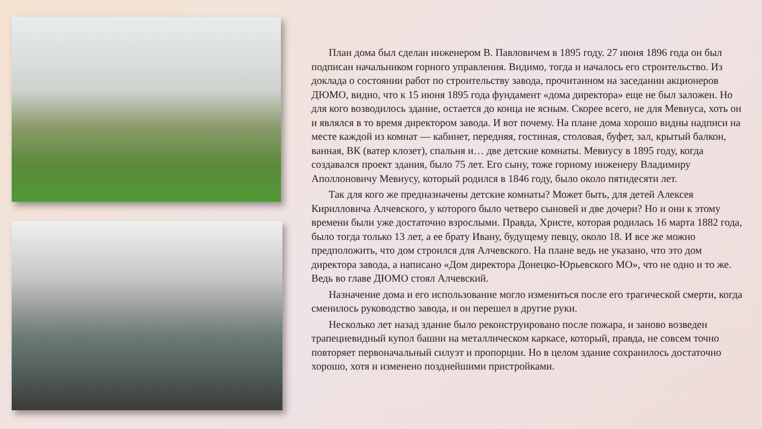План дома был сделан инженером В. Павловичем в 1895 году. 27 июня 1896 года он был подписан начальником горного управления. Видимо, тогда и началось его строительство. Из доклада о состоянии работ по строительству завода, прочитанном на заседании акционеров ДЮМО, видно, что к 15 июня 1895 года фундамент «дома директора» еще не был заложен. Но для кого возводилось здание, остается до конца не ясным. Скорее всего, не для Мевиуса, хоть он и являлся в то время директором завода. И вот почему. На плане дома хорошо видны надписи на месте каждой из комнат — кабинет, передняя, гостиная, столовая, буфет, зал, крытый балкон, ванная, ВК (ватер клозет), спальня и… две детские комнаты. Мевиусу в 1895 году, когда создавался проект здания, было 75 лет. Его сыну, тоже горному инженеру Владимиру Аполлоновичу Мевиусу, который родился в 1846 году, было около пятидесяти лет.
Так для кого же предназначены детские комнаты? Может быть, для детей Алексея Кирилловича Алчевского, у которого было четверо сыновей и две дочери? Но и они к этому времени были уже достаточно взрослыми. Правда, Христе, которая родилась 16 марта 1882 года, было тогда только 13 лет, а ее брату Ивану, будущему певцу, около 18. И все же можно предположить, что дом строился для Алчевского. На плане ведь не указано, что это дом директора завода, а написано «Дом директора Донецко-Юрьевского МО», что не одно и то же. Ведь во главе ДЮМО стоял Алчевский.
Назначение дома и его использование могло измениться после его трагической смерти, когда сменилось руководство завода, и он перешел в другие руки.
Несколько лет назад здание было реконструировано после пожара, и заново возведен трапециевидный купол башни на металлическом каркасе, который, правда, не совсем точно повторяет первоначальный силуэт и пропорции. Но в целом здание сохранилось достаточно хорошо, хотя и изменено позднейшими пристройками.